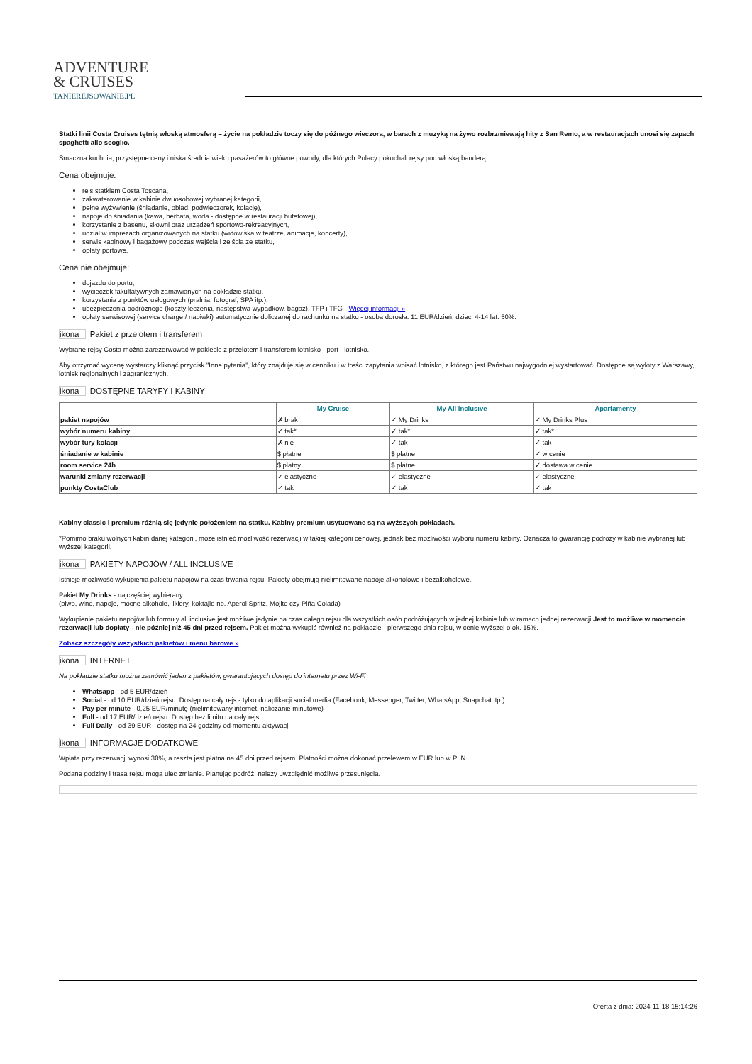ADVENTURE
& CRUISES
TANIEREJSOWANIE.PL
Statki linii Costa Cruises tętnią włoską atmosferą – życie na pokładzie toczy się do późnego wieczora, w barach z muzyką na żywo rozbrzmiewają hity z San Remo, a w restauracjach unosi się zapach spaghetti allo scoglio.
Smaczna kuchnia, przystępne ceny i niska średnia wieku pasażerów to główne powody, dla których Polacy pokochali rejsy pod włoską banderą.
Cena obejmuje:
rejs statkiem Costa Toscana,
zakwaterowanie w kabinie dwuosobowej wybranej kategorii,
pełne wyżywienie (śniadanie, obiad, podwieczorek, kolację),
napoje do śniadania (kawa, herbata, woda - dostępne w restauracji bufetowej),
korzystanie z basenu, siłowni oraz urządzeń sportowo-rekreacyjnych,
udział w imprezach organizowanych na statku (widowiska w teatrze, animacje, koncerty),
serwis kabinowy i bagażowy podczas wejścia i zejścia ze statku,
opłaty portowe.
Cena nie obejmuje:
dojazdu do portu,
wycieczek fakultatywnych zamawianych na pokładzie statku,
korzystania z punktów usługowych (pralnia, fotograf, SPA itp.),
ubezpieczenia podróżnego (koszty leczenia, następstwa wypadków, bagaż), TFP i TFG - Więcej informacji »
opłaty serwisowej (service charge / napiwki) automatycznie doliczanej do rachunku na statku - osoba dorosła: 11 EUR/dzień, dzieci 4-14 lat: 50%.
ikona Pakiet z przelotem i transferem
Wybrane rejsy Costa można zarezerwować w pakiecie z przelotem i transferem lotnisko - port - lotnisko.
Aby otrzymać wycenę wystarczy kliknąć przycisk "Inne pytania", który znajduje się w cenniku i w treści zapytania wpisać lotnisko, z którego jest Państwu najwygodniej wystartować. Dostępne są wyloty z Warszawy, lotnisk regionalnych i zagranicznych.
ikona DOSTĘPNE TARYFY I KABINY
| | My Cruise | My All Inclusive | Apartamenty |
| --- | --- | --- | --- |
| pakiet napojów | ✗ brak | ✓ My Drinks | ✓ My Drinks Plus |
| wybór numeru kabiny | ✓ tak* | ✓ tak* | ✓ tak* |
| wybór tury kolacji | ✗ nie | ✓ tak | ✓ tak |
| śniadanie w kabinie | $ płatne | $ płatne | ✓ w cenie |
| room service 24h | $ płatny | $ płatne | ✓ dostawa w cenie |
| warunki zmiany rezerwacji | ✓ elastyczne | ✓ elastyczne | ✓ elastyczne |
| punkty CostaClub | ✓ tak | ✓ tak | ✓ tak |
Kabiny classic i premium różnią się jedynie położeniem na statku. Kabiny premium usytuowane są na wyższych pokładach.
*Pomimo braku wolnych kabin danej kategorii, może istnieć możliwość rezerwacji w takiej kategorii cenowej, jednak bez możliwości wyboru numeru kabiny. Oznacza to gwarancję podróży w kabinie wybranej lub wyższej kategorii.
ikona PAKIETY NAPOJÓW / ALL INCLUSIVE
Istnieje możliwość wykupienia pakietu napojów na czas trwania rejsu. Pakiety obejmują nielimitowane napoje alkoholowe i bezalkoholowe.
Pakiet My Drinks - najczęściej wybierany
(piwo, wino, napoje, mocne alkohole, likiery, koktajle np. Aperol Spritz, Mojito czy Piña Colada)
Wykupienie pakietu napojów lub formuły all inclusive jest możliwe jedynie na czas całego rejsu dla wszystkich osób podróżujących w jednej kabinie lub w ramach jednej rezerwacji.Jest to możliwe w momencie rezerwacji lub dopłaty - nie później niż 45 dni przed rejsem. Pakiet można wykupić również na pokładzie - pierwszego dnia rejsu, w cenie wyższej o ok. 15%.
Zobacz szczegóły wszystkich pakietów i menu barowe »
ikona INTERNET
Na pokładzie statku można zamówić jeden z pakietów, gwarantujących dostęp do internetu przez Wi-Fi
Whatsapp - od 5 EUR/dzień
Social - od 10 EUR/dzień rejsu. Dostęp na cały rejs - tylko do aplikacji social media (Facebook, Messenger, Twitter, WhatsApp, Snapchat itp.)
Pay per minute - 0,25 EUR/minutę (nielimitowany internet, naliczanie minutowe)
Full - od 17 EUR/dzień rejsu. Dostęp bez limitu na cały rejs.
Full Daily - od 39 EUR - dostęp na 24 godziny od momentu aktywacji
ikona INFORMACJE DODATKOWE
Wpłata przy rezerwacji wynosi 30%, a reszta jest płatna na 45 dni przed rejsem. Płatności można dokonać przelewem w EUR lub w PLN.
Podane godziny i trasa rejsu mogą ulec zmianie. Planując podróż, należy uwzględnić możliwe przesunięcia.
Oferta z dnia: 2024-11-18 15:14:26